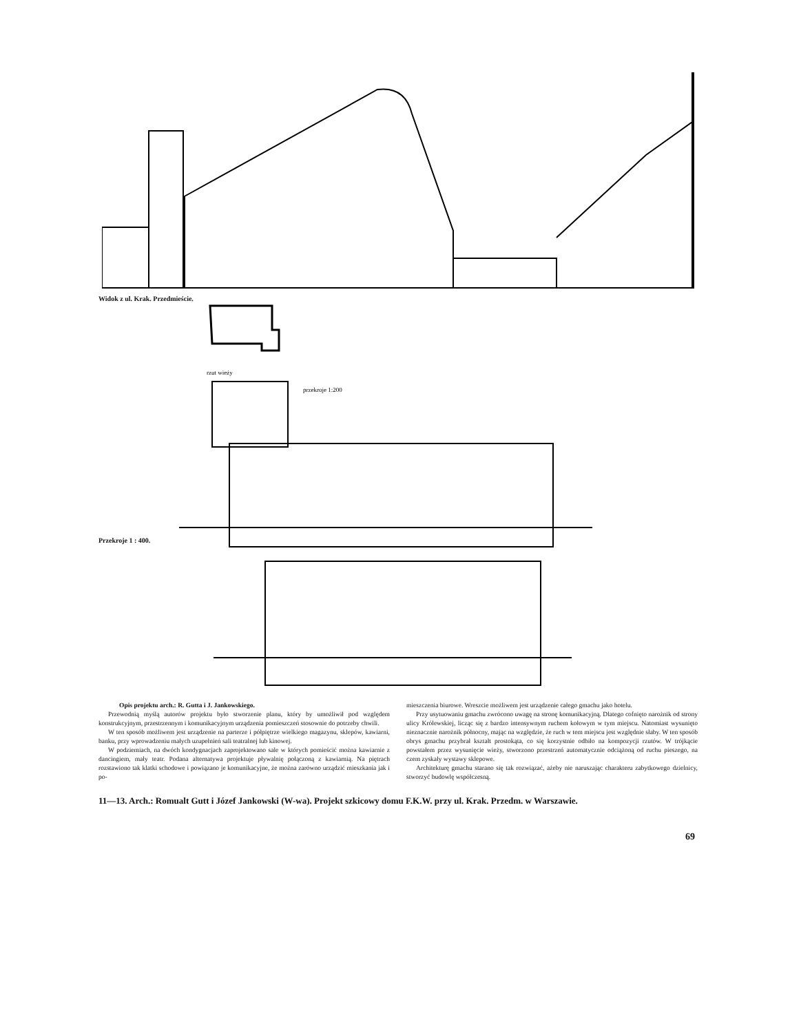Widok z ul. Krak. Przedmieście.
rzut wieży
przekroje 1:200
Przekroje 1 : 400.
Opis projektu arch.: R. Gutta i J. Jankowskiego.
Przewodnią myślą autorów projektu było stworzenie planu, który by umożliwił pod względem konstrukcyjnym, przestrzennym i komunikacyjnym urządzenia pomieszczeń stosownie do potrzeby chwili.
W ten sposób możliwem jest urządzenie na parterze i półpiętrze wielkiego magazynu, sklepów, kawiarni, banku, przy wprowadzeniu małych uzupełnień sali teatralnej lub kinowej.
W podziemiach, na dwóch kondygnacjach zaprojektowano sale w których pomieścić można kawiarnie z dancingiem, mały teatr. Podana alternatywa projektuje pływalnię połączoną z kawiarnią. Na piętrach rozstawiono tak klatki schodowe i powiązano je komunikacyjne, że można zarówno urządzić mieszkania jak i po-
mieszczenia biurowe. Wreszcie możliwem jest urządzenie całego gmachu jako hotelu.
Przy usytuowaniu gmachu zwrócono uwagę na stronę komunikacyjną. Dlatego cofnięto narożnik od strony ulicy Królewskiej, licząc się z bardzo intensywnym ruchem kołowym w tym miejscu. Natomiast wysunięto nieznacznie narożnik północny, mając na względzie, że ruch w tem miejscu jest względnie słaby. W ten sposób obrys gmachu przybrał kształt prostokąta, co się korzystnie odbiło na kompozycji rzutów. W trójkącie powstałem przez wysunięcie wieży, stworzono przestrzeń automatycznie odciążoną od ruchu pieszego, na czem zyskały wystawy sklepowe.
Architekturę gmachu starano się tak rozwiązać, ażeby nie naruszając charakteru zabytkowego dzielnicy, stworzyć budowlę współczesną.
11—13. Arch.: Romualt Gutt i Józef Jankowski (W-wa). Projekt szkicowy domu F.K.W. przy ul. Krak. Przedm. w Warszawie.
69